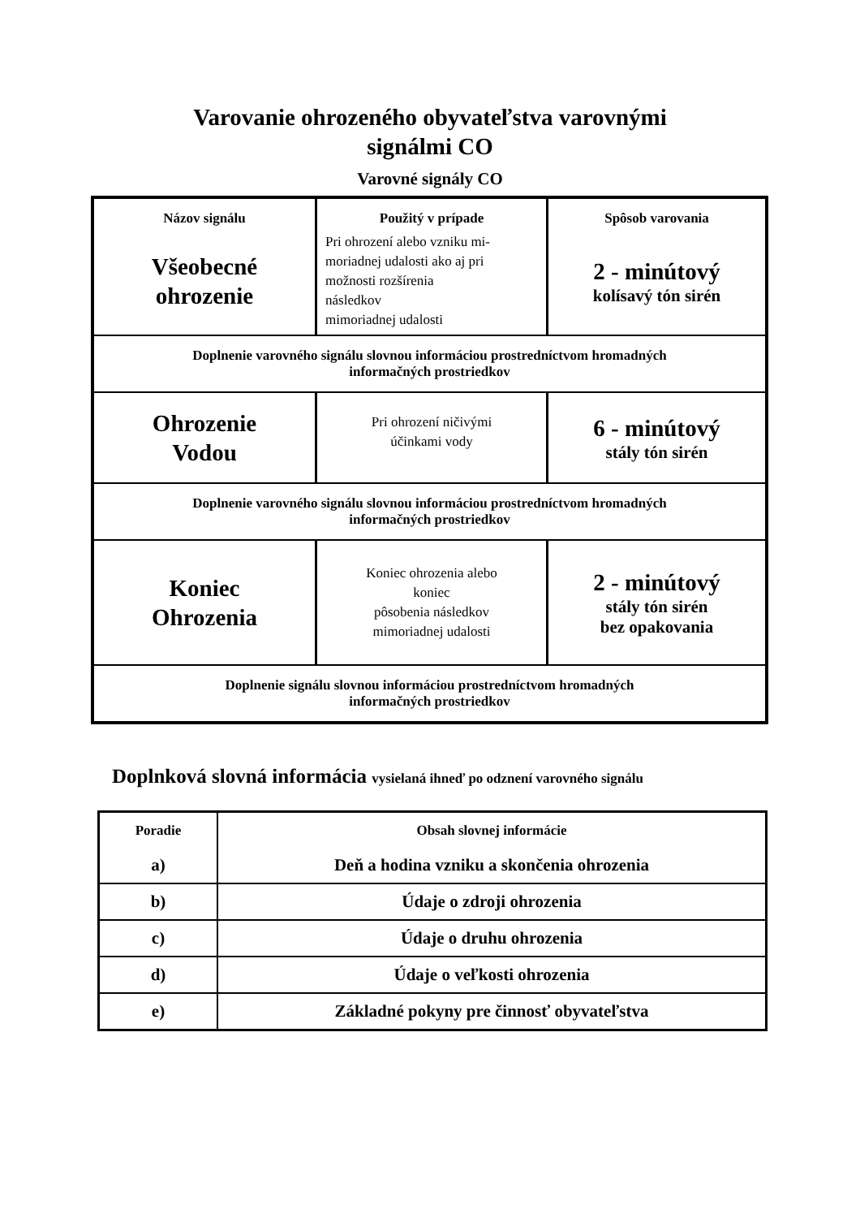Varovanie ohrozeného obyvateľstva varovnými
signálmi CO
Varovné signály CO
| Názov signálu | Použitý v prípade | Spôsob varovania |
| Všeobecné ohrozenie | Pri ohrození alebo vzniku mi- moriadnej udalosti ako aj pri možnosti rozšírenia následkov mimoriadnej udalosti | 2 - minútový kolísavý tón sirén |
| Doplnenie varovného signálu slovnou informáciou prostredníctvom hromadných informačných prostriedkov | | |
| Ohrozenie Vodou | Pri ohrození ničivými účinkami vody | 6 - minútový stály tón sirén |
| Doplnenie varovného signálu slovnou informáciou prostredníctvom hromadných informačných prostriedkov | | |
| Koniec Ohrozenia | Koniec ohrozenia alebo koniec pôsobenia následkov mimoriadnej udalosti | 2 - minútový stály tón sirén bez opakovania |
| Doplnenie signálu slovnou informáciou prostredníctvom hromadných informačných prostriedkov | | |
Doplnková slovná informácia vysielaná ihneď po odznení varovného signálu
| Poradie | Obsah slovnej informácie |
| a) | Deň a hodina vzniku a skončenia ohrozenia |
| b) | Údaje o zdroji ohrozenia |
| c) | Údaje o druhu ohrozenia |
| d) | Údaje o veľkosti ohrozenia |
| e) | Základné pokyny pre činnosť obyvateľstva |